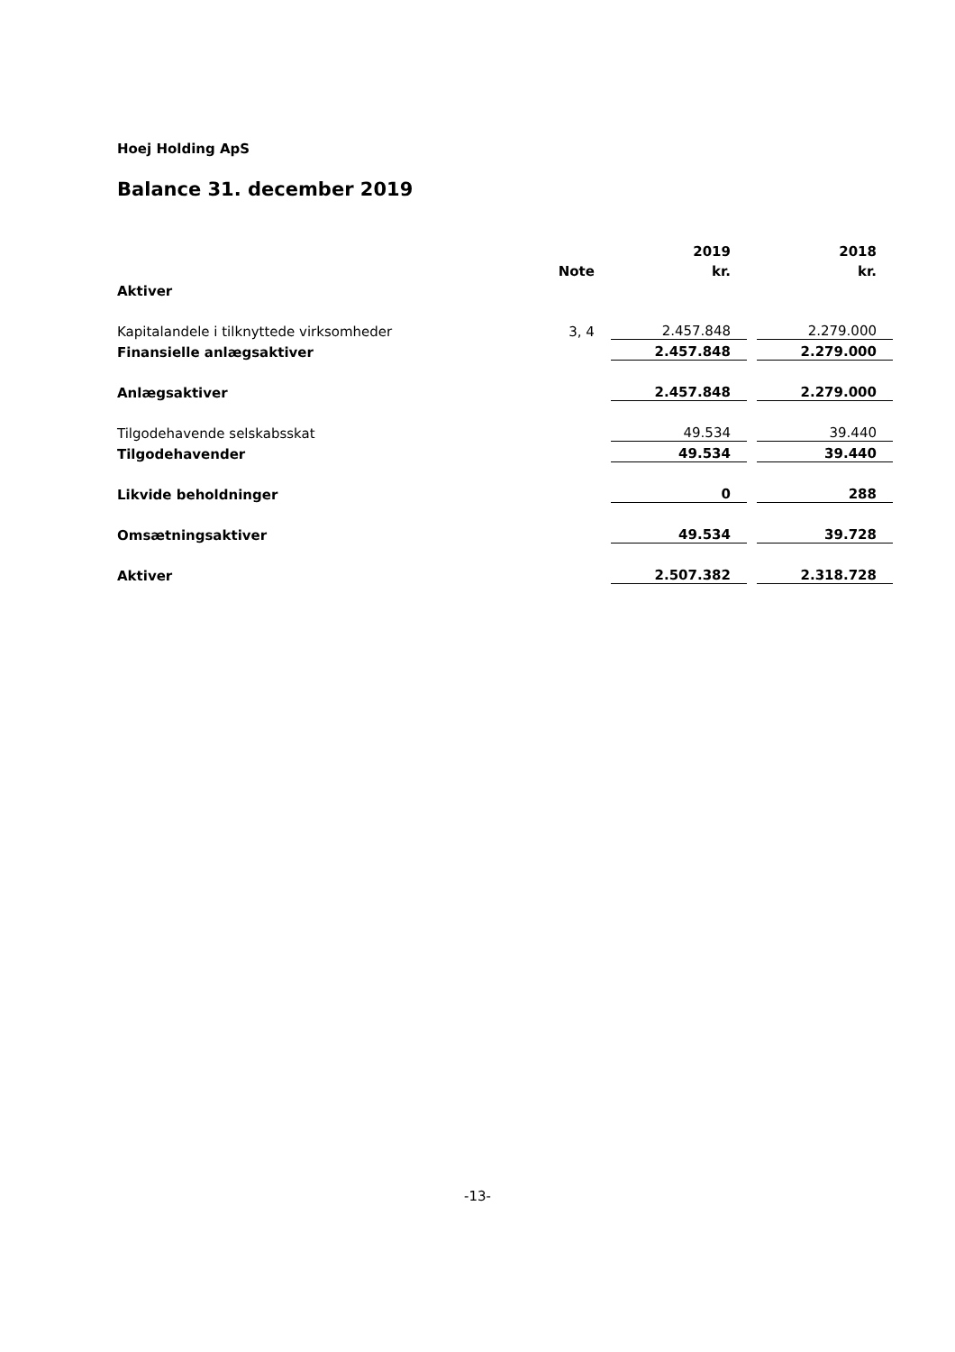Hoej Holding ApS
Balance 31. december 2019
| | | 2019 | | 2018 |
| | Note | kr. | | kr. |
| Aktiver | | | | |
| Kapitalandele i tilknyttede virksomheder | 3, 4 | 2.457.848 | | 2.279.000 |
| Finansielle anlægsaktiver | | 2.457.848 | | 2.279.000 |
| Anlægsaktiver | | 2.457.848 | | 2.279.000 |
| Tilgodehavende selskabsskat | | 49.534 | | 39.440 |
| Tilgodehavender | | 49.534 | | 39.440 |
| Likvide beholdninger | | 0 | | 288 |
| Omsætningsaktiver | | 49.534 | | 39.728 |
| Aktiver | | 2.507.382 | | 2.318.728 |
-13-